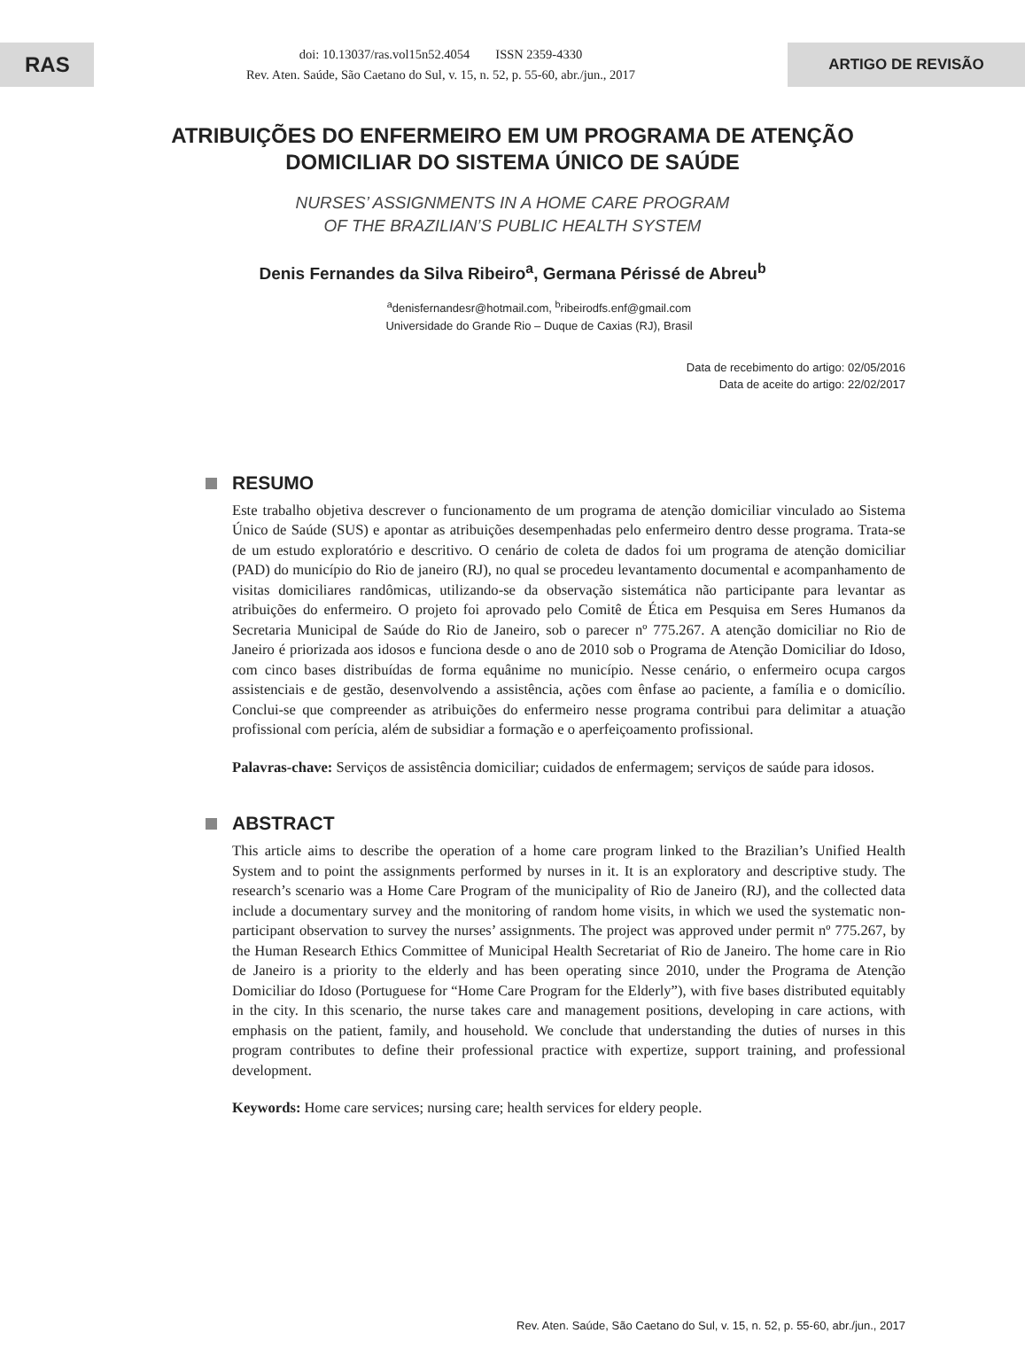RAS
doi: 10.13037/ras.vol15n52.4054 ISSN 2359-4330
Rev. Aten. Saúde, São Caetano do Sul, v. 15, n. 52, p. 55-60, abr./jun., 2017
ARTIGO DE REVISÃO
ATRIBUIÇÕES DO ENFERMEIRO EM UM PROGRAMA DE ATENÇÃO
DOMICILIAR DO SISTEMA ÚNICO DE SAÚDE
NURSES’ ASSIGNMENTS IN A HOME CARE PROGRAM
OF THE BRAZILIAN’S PUBLIC HEALTH SYSTEM
Denis Fernandes da Silva Ribeiro<sup>a</sup>, Germana Périssé de Abreu<sup>b</sup>
<sup>a</sup> denisfernandesr@hotmail.com, <sup>b</sup>ribeirodfs.enf@gmail.com
Universidade do Grande Rio – Duque de Caxias (RJ), Brasil
Data de recebimento do artigo: 02/05/2016
Data de aceite do artigo: 22/02/2017
RESUMO
Este trabalho objetiva descrever o funcionamento de um programa de atenção domiciliar vinculado ao Sistema Único de Saúde (SUS) e apontar as atribuições desempenhadas pelo enfermeiro dentro desse programa. Trata-se de um estudo exploratório e descritivo. O cenário de coleta de dados foi um programa de atenção domiciliar (PAD) do município do Rio de janeiro (RJ), no qual se procedeu levantamento documental e acompanhamento de visitas domiciliares randômicas, utilizando-se da observação sistemática não participante para levantar as atribuições do enfermeiro. O projeto foi aprovado pelo Comitê de Ética em Pesquisa em Seres Humanos da Secretaria Municipal de Saúde do Rio de Janeiro, sob o parecer nº 775.267. A atenção domiciliar no Rio de Janeiro é priorizada aos idosos e funciona desde o ano de 2010 sob o Programa de Atenção Domiciliar do Idoso, com cinco bases distribuídas de forma equânime no município. Nesse cenário, o enfermeiro ocupa cargos assistenciais e de gestão, desenvolvendo a assistência, ações com ênfase ao paciente, a família e o domicílio. Conclui-se que compreender as atribuições do enfermeiro nesse programa contribui para delimitar a atuação profissional com perícia, além de subsidiar a formação e o aperfeiçoamento profissional.
Palavras-chave: Serviços de assistência domiciliar; cuidados de enfermagem; serviços de saúde para idosos.
ABSTRACT
This article aims to describe the operation of a home care program linked to the Brazilian’s Unified Health System and to point the assignments performed by nurses in it. It is an exploratory and descriptive study. The research’s scenario was a Home Care Program of the municipality of Rio de Janeiro (RJ), and the collected data include a documentary survey and the monitoring of random home visits, in which we used the systematic non-participant observation to survey the nurses’ assignments. The project was approved under permit nº 775.267, by the Human Research Ethics Committee of Municipal Health Secretariat of Rio de Janeiro. The home care in Rio de Janeiro is a priority to the elderly and has been operating since 2010, under the Programa de Atenção Domiciliar do Idoso (Portuguese for “Home Care Program for the Elderly”), with five bases distributed equitably in the city. In this scenario, the nurse takes care and management positions, developing in care actions, with emphasis on the patient, family, and household. We conclude that understanding the duties of nurses in this program contributes to define their professional practice with expertize, support training, and professional development.
Keywords: Home care services; nursing care; health services for eldery people.
Rev. Aten. Saúde, São Caetano do Sul, v. 15, n. 52, p. 55-60, abr./jun., 2017